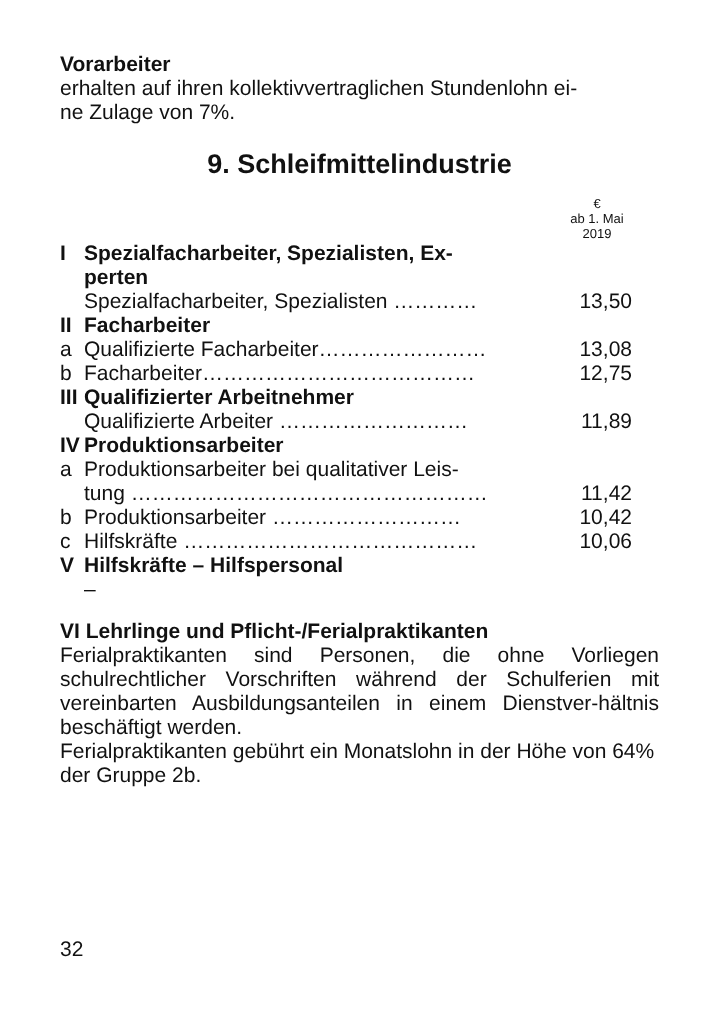Vorarbeiter
erhalten auf ihren kollektivvertraglichen Stundenlohn ei-
ne Zulage von 7%.
9. Schleifmittelindustrie
| | | € ab 1. Mai 2019 |
| I | Spezialfacharbeiter, Spezialisten, Ex- perten | |
| | Spezialfacharbeiter, Spezialisten ………… | 13,50 |
| II | Facharbeiter | |
| a | Qualifizierte Facharbeiter…………………… | 13,08 |
| b | Facharbeiter………………………………… | 12,75 |
| III | Qualifizierter Arbeitnehmer | |
| | Qualifizierte Arbeiter ……………………… | 11,89 |
| IV | Produktionsarbeiter | |
| a | Produktionsarbeiter bei qualitativer Leis- tung …………………………………………… | 11,42 |
| b | Produktionsarbeiter ……………………… | 10,42 |
| c | Hilfskräfte …………………………………… | 10,06 |
| V | Hilfskräfte – Hilfspersonal | |
| | – | |
VI Lehrlinge und Pflicht-/Ferialpraktikanten
Ferialpraktikanten sind Personen, die ohne Vorliegen schulrechtlicher Vorschriften während der Schulferien mit vereinbarten Ausbildungsanteilen in einem Dienstver-hältnis beschäftigt werden.
Ferialpraktikanten gebührt ein Monatslohn in der Höhe von 64% der Gruppe 2b.
32